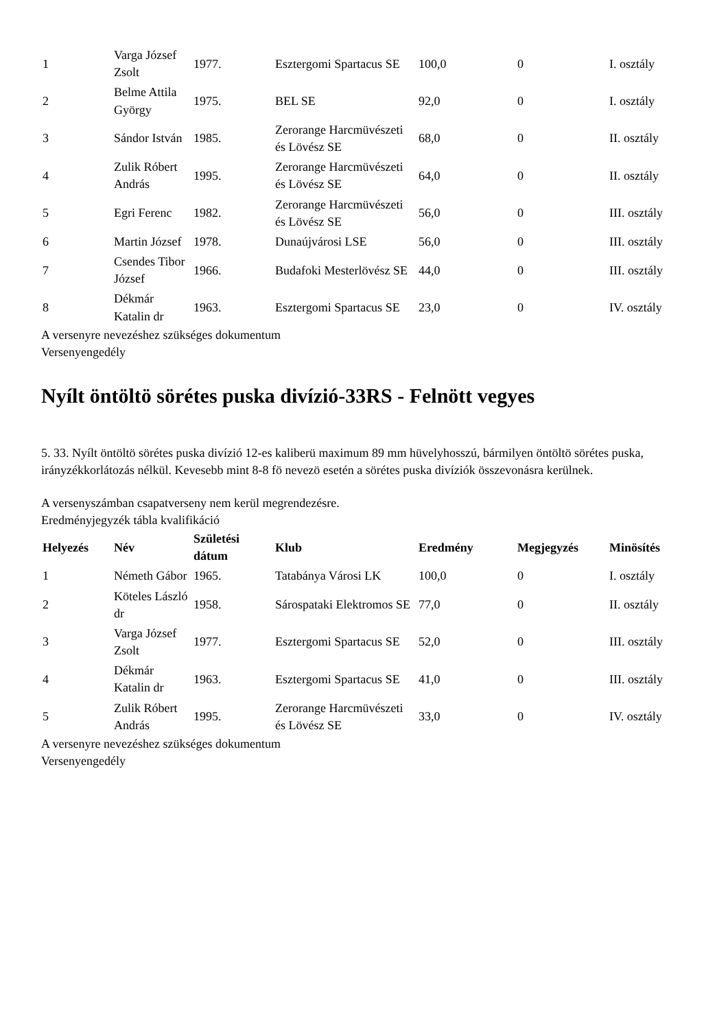| 1 | Varga József Zsolt | 1977. | Esztergomi Spartacus SE | 100,0 | 0 | I. osztály |
| 2 | Belme Attila György | 1975. | BEL SE | 92,0 | 0 | I. osztály |
| 3 | Sándor István | 1985. | Zerorange Harcmüvészeti és Lövész SE | 68,0 | 0 | II. osztály |
| 4 | Zulik Róbert András | 1995. | Zerorange Harcmüvészeti és Lövész SE | 64,0 | 0 | II. osztály |
| 5 | Egri Ferenc | 1982. | Zerorange Harcmüvészeti és Lövész SE | 56,0 | 0 | III. osztály |
| 6 | Martin József | 1978. | Dunaújvárosi LSE | 56,0 | 0 | III. osztály |
| 7 | Csendes Tibor József | 1966. | Budafoki Mesterlövész SE | 44,0 | 0 | III. osztály |
| 8 | Dékmár Katalin dr | 1963. | Esztergomi Spartacus SE | 23,0 | 0 | IV. osztály |
A versenyre nevezéshez szükséges dokumentum
Versenyengedély
Nyílt öntöltö sörétes puska divízió-33RS - Felnött vegyes
5. 33. Nyílt öntöltö sörétes puska divízió 12-es kaliberü maximum 89 mm hüvelyhosszú, bármilyen öntöltö sörétes puska, irányzékkorlátozás nélkül. Kevesebb mint 8-8 fö nevezö esetén a sörétes puska divíziók összevonásra kerülnek.
A versenyszámban csapatverseny nem kerül megrendezésre.
Eredményjegyzék tábla kvalifikáció
| Helyezés | Név | Születési dátum | Klub | Eredmény | Megjegyzés | Minösítés |
| --- | --- | --- | --- | --- | --- | --- |
| 1 | Németh Gábor | 1965. | Tatabánya Városi LK | 100,0 | 0 | I. osztály |
| 2 | Köteles László dr | 1958. | Sárospataki Elektromos SE | 77,0 | 0 | II. osztály |
| 3 | Varga József Zsolt | 1977. | Esztergomi Spartacus SE | 52,0 | 0 | III. osztály |
| 4 | Dékmár Katalin dr | 1963. | Esztergomi Spartacus SE | 41,0 | 0 | III. osztály |
| 5 | Zulik Róbert András | 1995. | Zerorange Harcmüvészeti és Lövész SE | 33,0 | 0 | IV. osztály |
A versenyre nevezéshez szükséges dokumentum
Versenyengedély